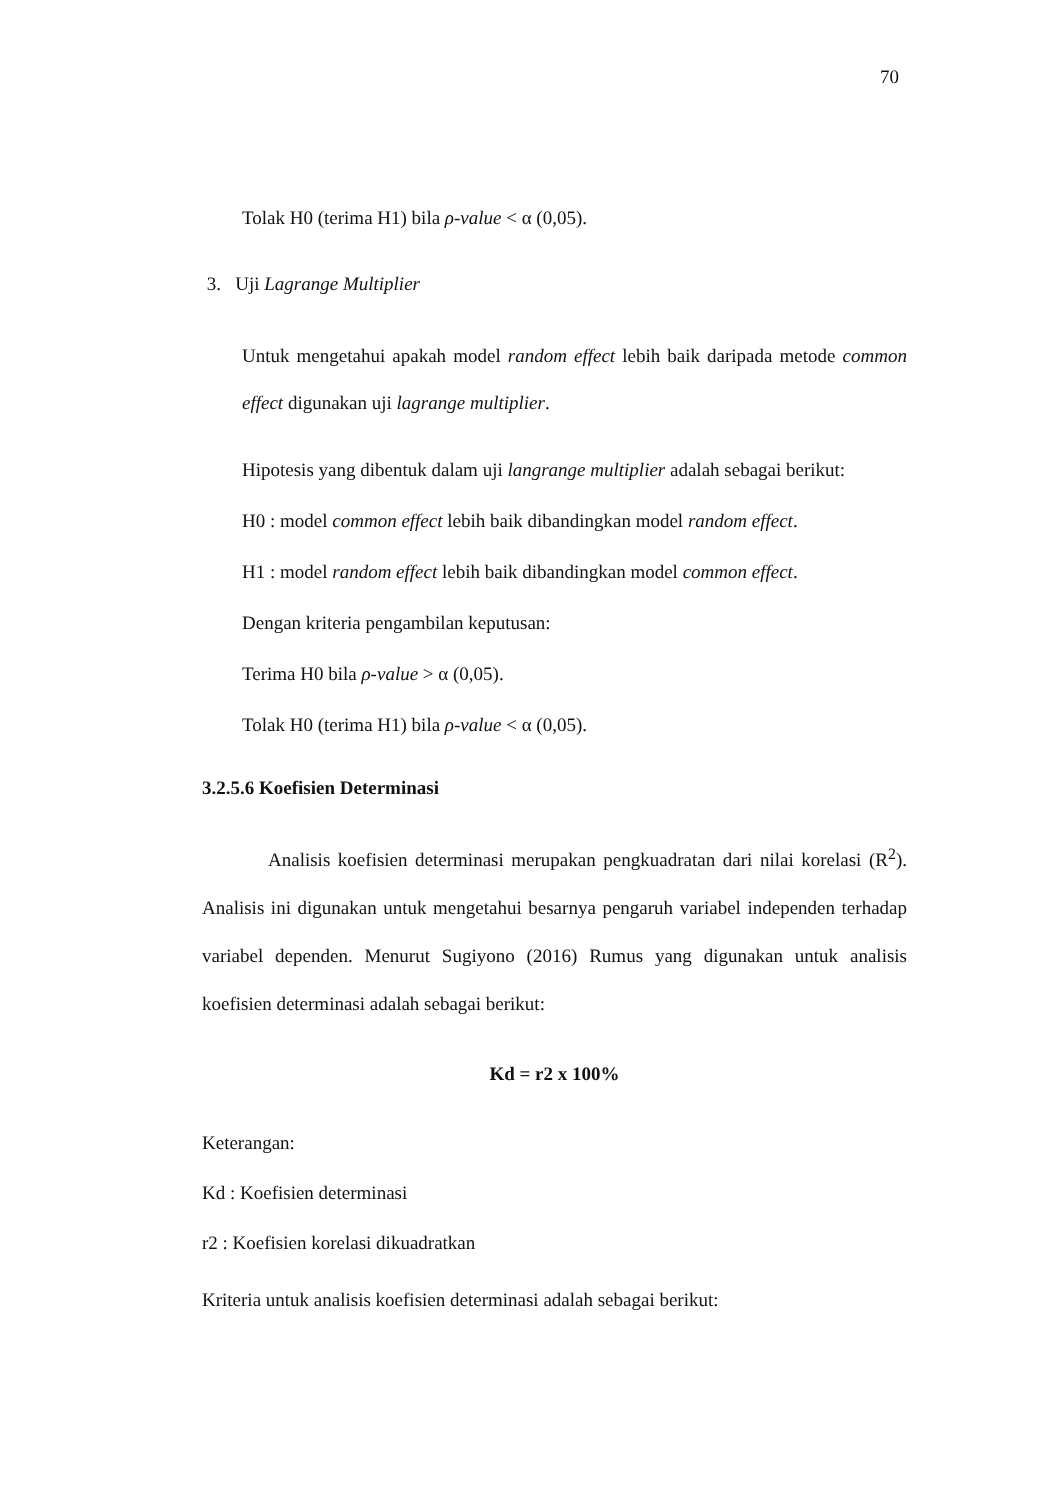70
Tolak H0 (terima H1) bila ρ-value < α (0,05).
3. Uji Lagrange Multiplier
Untuk mengetahui apakah model random effect lebih baik daripada metode common effect digunakan uji lagrange multiplier.
Hipotesis yang dibentuk dalam uji langrange multiplier adalah sebagai berikut:
H0 : model common effect lebih baik dibandingkan model random effect.
H1 : model random effect lebih baik dibandingkan model common effect.
Dengan kriteria pengambilan keputusan:
Terima H0 bila ρ-value > α (0,05).
Tolak H0 (terima H1) bila ρ-value < α (0,05).
3.2.5.6 Koefisien Determinasi
Analisis koefisien determinasi merupakan pengkuadratan dari nilai korelasi (R<sup>2</sup>). Analisis ini digunakan untuk mengetahui besarnya pengaruh variabel independen terhadap variabel dependen. Menurut Sugiyono (2016) Rumus yang digunakan untuk analisis koefisien determinasi adalah sebagai berikut:
Kd = r2 x 100%
Keterangan:
Kd : Koefisien determinasi
r2 : Koefisien korelasi dikuadratkan
Kriteria untuk analisis koefisien determinasi adalah sebagai berikut: